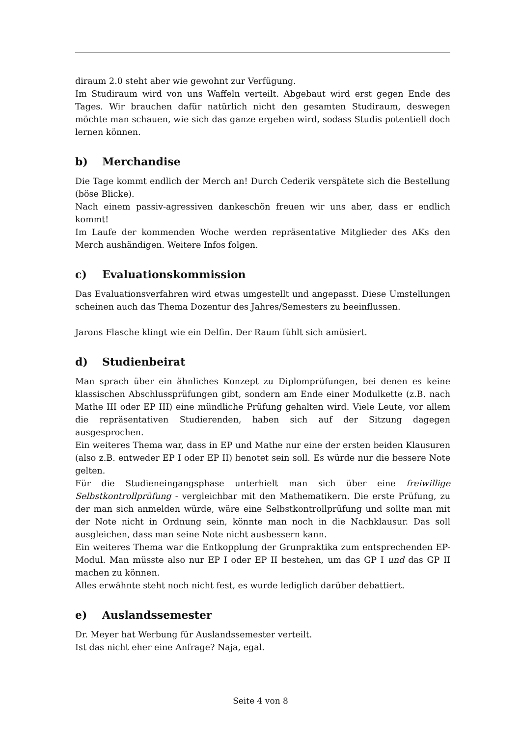diraum 2.0 steht aber wie gewohnt zur Verfügung.
Im Studiraum wird von uns Waffeln verteilt. Abgebaut wird erst gegen Ende des Tages. Wir brauchen dafür natürlich nicht den gesamten Studiraum, deswegen möchte man schauen, wie sich das ganze ergeben wird, sodass Studis potentiell doch lernen können.
b) Merchandise
Die Tage kommt endlich der Merch an! Durch Cederik verspätete sich die Bestellung (böse Blicke).
Nach einem passiv-agressiven dankeschön freuen wir uns aber, dass er endlich kommt!
Im Laufe der kommenden Woche werden repräsentative Mitglieder des AKs den Merch aushändigen. Weitere Infos folgen.
c) Evaluationskommission
Das Evaluationsverfahren wird etwas umgestellt und angepasst. Diese Umstellungen scheinen auch das Thema Dozentur des Jahres/Semesters zu beeinflussen.
Jarons Flasche klingt wie ein Delfin. Der Raum fühlt sich amüsiert.
d) Studienbeirat
Man sprach über ein ähnliches Konzept zu Diplomprüfungen, bei denen es keine klassischen Abschlussprüfungen gibt, sondern am Ende einer Modulkette (z.B. nach Mathe III oder EP III) eine mündliche Prüfung gehalten wird. Viele Leute, vor allem die repräsentativen Studierenden, haben sich auf der Sitzung dagegen ausgesprochen.
Ein weiteres Thema war, dass in EP und Mathe nur eine der ersten beiden Klausuren (also z.B. entweder EP I oder EP II) benotet sein soll. Es würde nur die bessere Note gelten.
Für die Studieneingangsphase unterhielt man sich über eine freiwillige Selbstkontrollprüfung - vergleichbar mit den Mathematikern. Die erste Prüfung, zu der man sich anmelden würde, wäre eine Selbstkontrollprüfung und sollte man mit der Note nicht in Ordnung sein, könnte man noch in die Nachklausur. Das soll ausgleichen, dass man seine Note nicht ausbessern kann.
Ein weiteres Thema war die Entkopplung der Grunpraktika zum entsprechenden EP-Modul. Man müsste also nur EP I oder EP II bestehen, um das GP I und das GP II machen zu können.
Alles erwähnte steht noch nicht fest, es wurde lediglich darüber debattiert.
e) Auslandssemester
Dr. Meyer hat Werbung für Auslandssemester verteilt.
Ist das nicht eher eine Anfrage? Naja, egal.
Seite 4 von 8